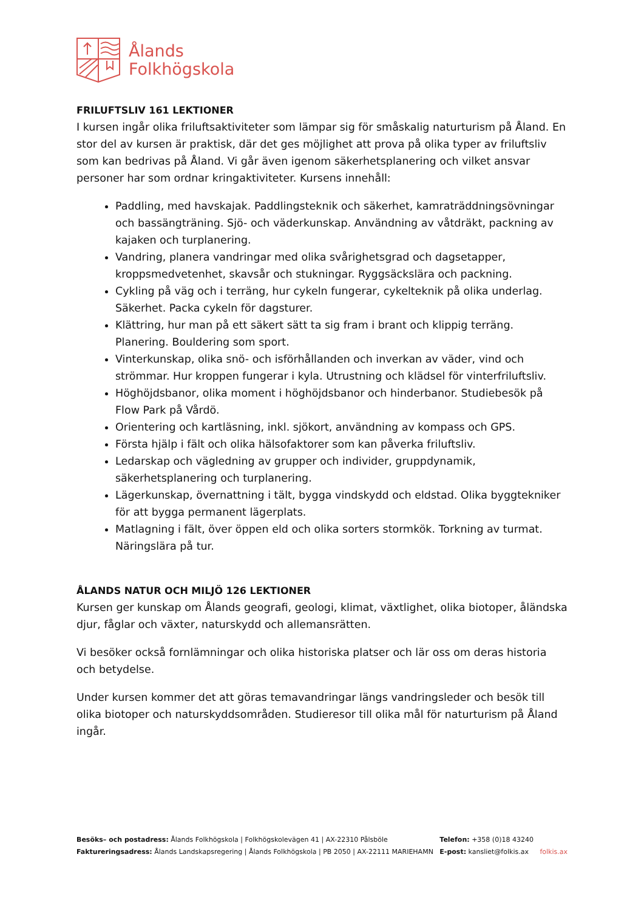Ålands
Folkhögskola
FRILUFTSLIV 161 LEKTIONER
I kursen ingår olika friluftsaktiviteter som lämpar sig för småskalig naturturism på Åland. En stor del av kursen är praktisk, där det ges möjlighet att prova på olika typer av friluftsliv som kan bedrivas på Åland. Vi går även igenom säkerhetsplanering och vilket ansvar personer har som ordnar kringaktiviteter. Kursens innehåll:
Paddling, med havskajak. Paddlingsteknik och säkerhet, kamraträddningsövningar och bassängträning. Sjö- och väderkunskap. Användning av våtdräkt, packning av kajaken och turplanering.
Vandring, planera vandringar med olika svårighetsgrad och dagsetapper, kroppsmedvetenhet, skavsår och stukningar. Ryggsäckslära och packning.
Cykling på väg och i terräng, hur cykeln fungerar, cykelteknik på olika underlag. Säkerhet. Packa cykeln för dagsturer.
Klättring, hur man på ett säkert sätt ta sig fram i brant och klippig terräng. Planering. Bouldering som sport.
Vinterkunskap, olika snö- och isförhållanden och inverkan av väder, vind och strömmar. Hur kroppen fungerar i kyla. Utrustning och klädsel för vinterfriluftsliv.
Höghöjdsbanor, olika moment i höghöjdsbanor och hinderbanor. Studiebesök på Flow Park på Vårdö.
Orientering och kartläsning, inkl. sjökort, användning av kompass och GPS.
Första hjälp i fält och olika hälsofaktorer som kan påverka friluftsliv.
Ledarskap och vägledning av grupper och individer, gruppdynamik, säkerhetsplanering och turplanering.
Lägerkunskap, övernattning i tält, bygga vindskydd och eldstad. Olika byggtekniker för att bygga permanent lägerplats.
Matlagning i fält, över öppen eld och olika sorters stormkök. Torkning av turmat. Näringslära på tur.
ÅLANDS NATUR OCH MILJÖ 126 LEKTIONER
Kursen ger kunskap om Ålands geografi, geologi, klimat, växtlighet, olika biotoper, åländska djur, fåglar och växter, naturskydd och allemansrätten.
Vi besöker också fornlämningar och olika historiska platser och lär oss om deras historia och betydelse.
Under kursen kommer det att göras temavandringar längs vandringsleder och besök till olika biotoper och naturskyddsområden. Studieresor till olika mål för naturturism på Åland ingår.
Besöks– och postadress: Ålands Folkhögskola | Folkhögskolevägen 41 | AX-22310 Pålsböle
Faktureringsadress: Ålands Landskapsregering | Ålands Folkhögskola | PB 2050 | AX-22111 MARIEHAMN
Telefon: +358 (0)18 43240
E-post: kansliet@folkis.ax
folkis.ax